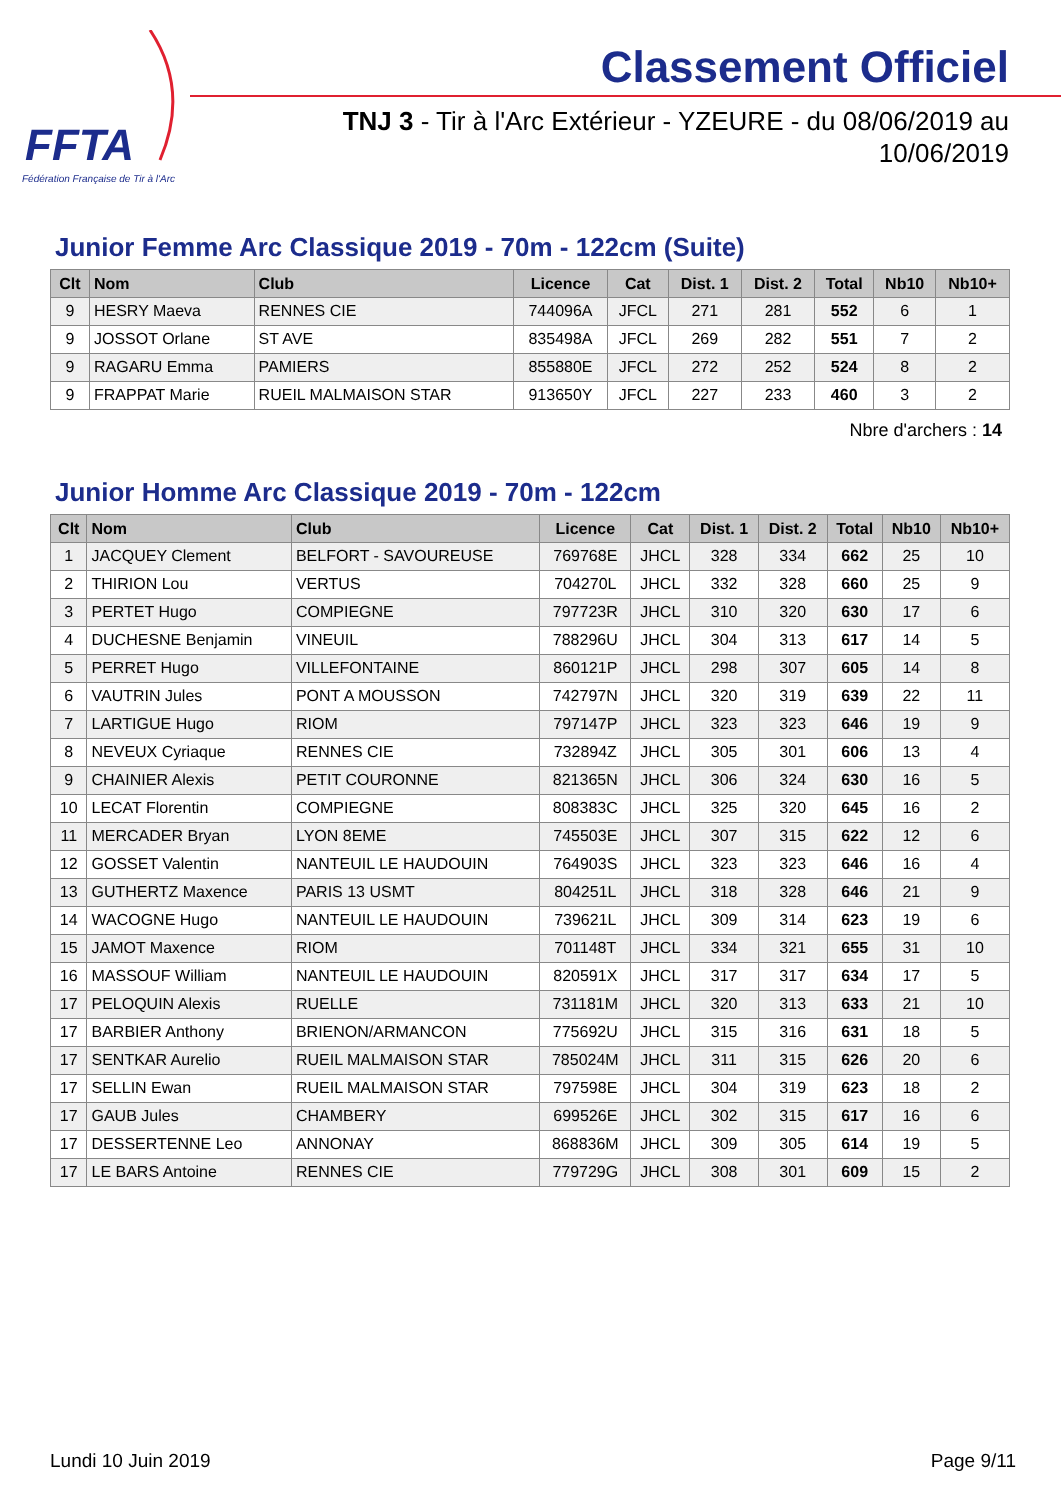FFTA
Fédération Française de Tir à l'Arc
Classement Officiel
TNJ 3 - Tir à l'Arc Extérieur - YZEURE - du 08/06/2019 au 10/06/2019
Junior Femme Arc Classique 2019 - 70m - 122cm (Suite)
| Clt | Nom | Club | Licence | Cat | Dist. 1 | Dist. 2 | Total | Nb10 | Nb10+ |
| --- | --- | --- | --- | --- | --- | --- | --- | --- | --- |
| 9 | HESRY Maeva | RENNES CIE | 744096A | JFCL | 271 | 281 | 552 | 6 | 1 |
| 9 | JOSSOT Orlane | ST AVE | 835498A | JFCL | 269 | 282 | 551 | 7 | 2 |
| 9 | RAGARU Emma | PAMIERS | 855880E | JFCL | 272 | 252 | 524 | 8 | 2 |
| 9 | FRAPPAT Marie | RUEIL MALMAISON STAR | 913650Y | JFCL | 227 | 233 | 460 | 3 | 2 |
Nbre d'archers : 14
Junior Homme Arc Classique 2019 - 70m - 122cm
| Clt | Nom | Club | Licence | Cat | Dist. 1 | Dist. 2 | Total | Nb10 | Nb10+ |
| --- | --- | --- | --- | --- | --- | --- | --- | --- | --- |
| 1 | JACQUEY Clement | BELFORT - SAVOUREUSE | 769768E | JHCL | 328 | 334 | 662 | 25 | 10 |
| 2 | THIRION Lou | VERTUS | 704270L | JHCL | 332 | 328 | 660 | 25 | 9 |
| 3 | PERTET Hugo | COMPIEGNE | 797723R | JHCL | 310 | 320 | 630 | 17 | 6 |
| 4 | DUCHESNE Benjamin | VINEUIL | 788296U | JHCL | 304 | 313 | 617 | 14 | 5 |
| 5 | PERRET Hugo | VILLEFONTAINE | 860121P | JHCL | 298 | 307 | 605 | 14 | 8 |
| 6 | VAUTRIN Jules | PONT A MOUSSON | 742797N | JHCL | 320 | 319 | 639 | 22 | 11 |
| 7 | LARTIGUE Hugo | RIOM | 797147P | JHCL | 323 | 323 | 646 | 19 | 9 |
| 8 | NEVEUX Cyriaque | RENNES CIE | 732894Z | JHCL | 305 | 301 | 606 | 13 | 4 |
| 9 | CHAINIER Alexis | PETIT COURONNE | 821365N | JHCL | 306 | 324 | 630 | 16 | 5 |
| 10 | LECAT Florentin | COMPIEGNE | 808383C | JHCL | 325 | 320 | 645 | 16 | 2 |
| 11 | MERCADER Bryan | LYON 8EME | 745503E | JHCL | 307 | 315 | 622 | 12 | 6 |
| 12 | GOSSET Valentin | NANTEUIL LE HAUDOUIN | 764903S | JHCL | 323 | 323 | 646 | 16 | 4 |
| 13 | GUTHERTZ Maxence | PARIS 13 USMT | 804251L | JHCL | 318 | 328 | 646 | 21 | 9 |
| 14 | WACOGNE Hugo | NANTEUIL LE HAUDOUIN | 739621L | JHCL | 309 | 314 | 623 | 19 | 6 |
| 15 | JAMOT Maxence | RIOM | 701148T | JHCL | 334 | 321 | 655 | 31 | 10 |
| 16 | MASSOUF William | NANTEUIL LE HAUDOUIN | 820591X | JHCL | 317 | 317 | 634 | 17 | 5 |
| 17 | PELOQUIN Alexis | RUELLE | 731181M | JHCL | 320 | 313 | 633 | 21 | 10 |
| 17 | BARBIER Anthony | BRIENON/ARMANCON | 775692U | JHCL | 315 | 316 | 631 | 18 | 5 |
| 17 | SENTKAR Aurelio | RUEIL MALMAISON STAR | 785024M | JHCL | 311 | 315 | 626 | 20 | 6 |
| 17 | SELLIN Ewan | RUEIL MALMAISON STAR | 797598E | JHCL | 304 | 319 | 623 | 18 | 2 |
| 17 | GAUB Jules | CHAMBERY | 699526E | JHCL | 302 | 315 | 617 | 16 | 6 |
| 17 | DESSERTENNE Leo | ANNONAY | 868836M | JHCL | 309 | 305 | 614 | 19 | 5 |
| 17 | LE BARS Antoine | RENNES CIE | 779729G | JHCL | 308 | 301 | 609 | 15 | 2 |
Lundi 10 Juin 2019 Page 9/11